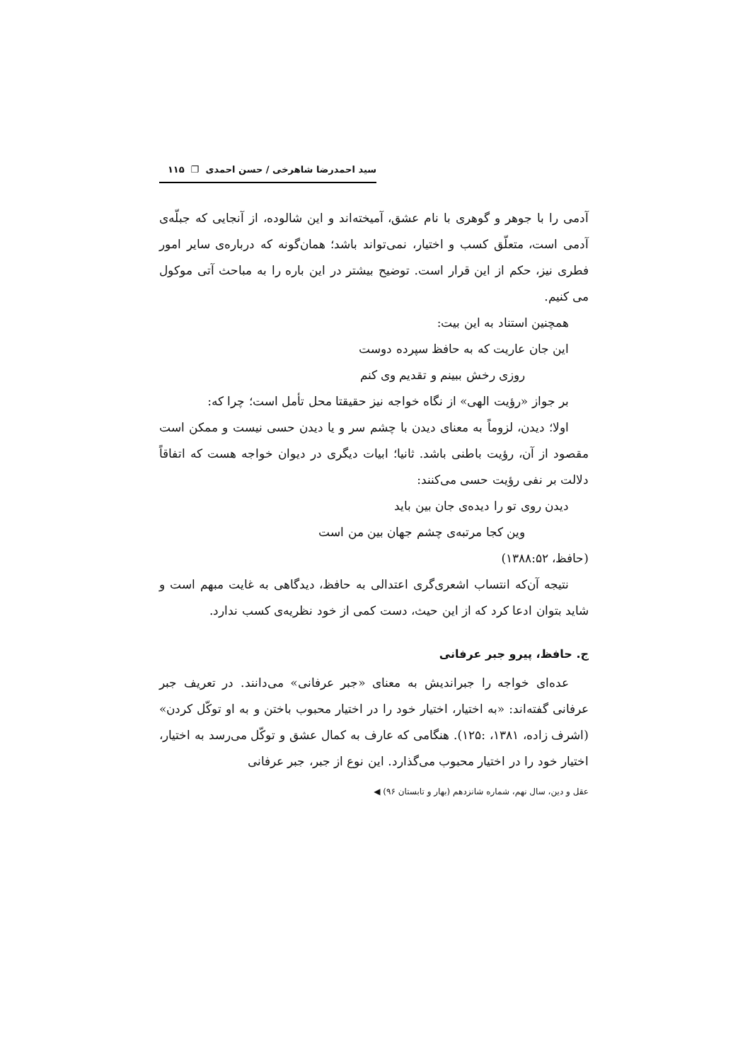سید احمدرضا شاهرخی / حسن احمدی ❐ ۱۱۵
آدمی را با جوهر و گوهری با نام عشق، آمیخته‌اند و این شالوده، از آنجایی که جبلّه‌ی آدمی است، متعلّق کسب و اختیار، نمی‌تواند باشد؛ همان‌گونه که درباره‌ی سایر امور فطری نیز، حکم از این قرار است. توضیح بیشتر در این باره را به مباحث آتی موکول می کنیم.
همچنین استناد به این بیت:
این جان عاریت که به حافظ سپرده دوست
روزی رخش ببینم و تقدیم وی کنم
بر جواز «رؤیت الهی» از نگاه خواجه نیز حقیقتا محل تأمل است؛ چرا که:
اولا؛ دیدن، لزوماً به معنای دیدن با چشم سر و یا دیدن حسی نیست و ممکن است مقصود از آن، رؤیت باطنی باشد. ثانیا؛ ابیات دیگری در دیوان خواجه هست که اتفاقاً دلالت بر نفی رؤیت حسی می‌کنند:
دیدن روی تو را دیده‌ی جان بین باید
وین کجا مرتبه‌ی چشم جهان بین من است
(حافظ، ۱۳۸۸:۵۲)
نتیجه آن‌که انتساب اشعری‌گری اعتدالی به حافظ، دیدگاهی به غایت مبهم است و شاید بتوان ادعا کرد که از این حیث، دست کمی از خود نظریه‌ی کسب ندارد.
ج. حافظ، پیرو جبر عرفانی
عده‌ای خواجه را جبراندیش به معنای «جبر عرفانی» می‌دانند. در تعریف جبر عرفانی گفته‌اند: «به اختیار، اختیار خود را در اختیار محبوب باختن و به او توکّل کردن» (اشرف زاده، ۱۳۸۱، :۱۲۵). هنگامی که عارف به کمال عشق و توکّل می‌رسد به اختیار، اختیار خود را در اختیار محبوب می‌گذارد. این نوع از جبر، جبر عرفانی
عقل و دین، سال نهم، شماره شانزدهم (بهار و تابستان ۹۶) ◀